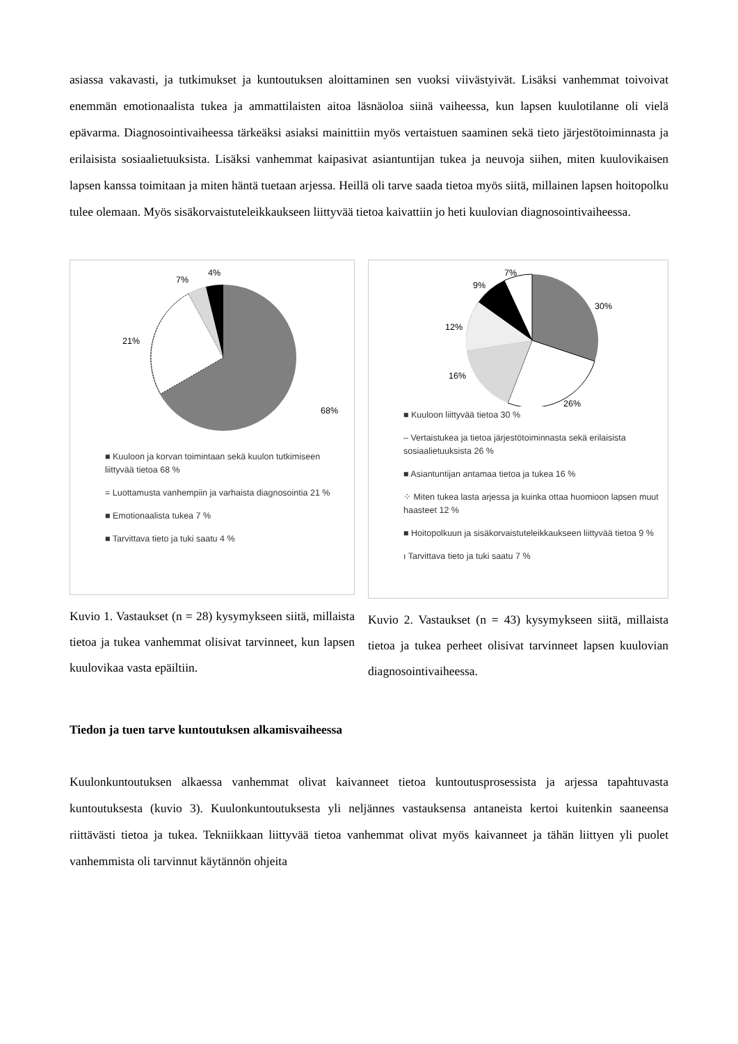asiassa vakavasti, ja tutkimukset ja kuntoutuksen aloittaminen sen vuoksi viivästyivät. Lisäksi vanhemmat toivoivat enemmän emotionaalista tukea ja ammattilaisten aitoa läsnäoloa siinä vaiheessa, kun lapsen kuulotilanne oli vielä epävarma. Diagnosointivaiheessa tärkeäksi asiaksi mainittiin myös vertaistuen saaminen sekä tieto järjestötoiminnasta ja erilaisista sosiaalietuuksista. Lisäksi vanhemmat kaipasivat asiantuntijan tukea ja neuvoja siihen, miten kuulovikaisen lapsen kanssa toimitaan ja miten häntä tuetaan arjessa. Heillä oli tarve saada tietoa myös siitä, millainen lapsen hoitopolku tulee olemaan. Myös sisäkorvaistuteleikkaukseen liittyvää tietoa kaivattiin jo heti kuulovian diagnosointivaiheessa.
68%
21%
7%
4%
■ Kuuloon ja korvan toimintaan sekä kuulon tutkimiseen liittyvää tietoa 68 %
= Luottamusta vanhempiin ja varhaista diagnosointia 21 %
■ Emotionaalista tukea 7 %
■ Tarvittava tieto ja tuki saatu 4 %
Kuvio 1. Vastaukset (n = 28) kysymykseen siitä, millaista tietoa ja tukea vanhemmat olisivat tarvinneet, kun lapsen kuulovikaa vasta epäiltiin.
30%
26%
16%
12%
9%
7%
■ Kuuloon liittyvää tietoa 30 %
– Vertaistukea ja tietoa järjestötoiminnasta sekä erilaisista sosiaalietuuksista 26 %
■ Asiantuntijan antamaa tietoa ja tukea 16 %
⁘ Miten tukea lasta arjessa ja kuinka ottaa huomioon lapsen muut haasteet 12 %
■ Hoitopolkuun ja sisäkorvaistuteleikkaukseen liittyvää tietoa 9 %
ı Tarvittava tieto ja tuki saatu 7 %
Kuvio 2. Vastaukset (n = 43) kysymykseen siitä, millaista tietoa ja tukea perheet olisivat tarvinneet lapsen kuulovian diagnosointivaiheessa.
Tiedon ja tuen tarve kuntoutuksen alkamisvaiheessa
Kuulonkuntoutuksen alkaessa vanhemmat olivat kaivanneet tietoa kuntoutusprosessista ja arjessa tapahtuvasta kuntoutuksesta (kuvio 3). Kuulonkuntoutuksesta yli neljännes vastauksensa antaneista kertoi kuitenkin saaneensa riittävästi tietoa ja tukea. Tekniikkaan liittyvää tietoa vanhemmat olivat myös kaivanneet ja tähän liittyen yli puolet vanhemmista oli tarvinnut käytännön ohjeita